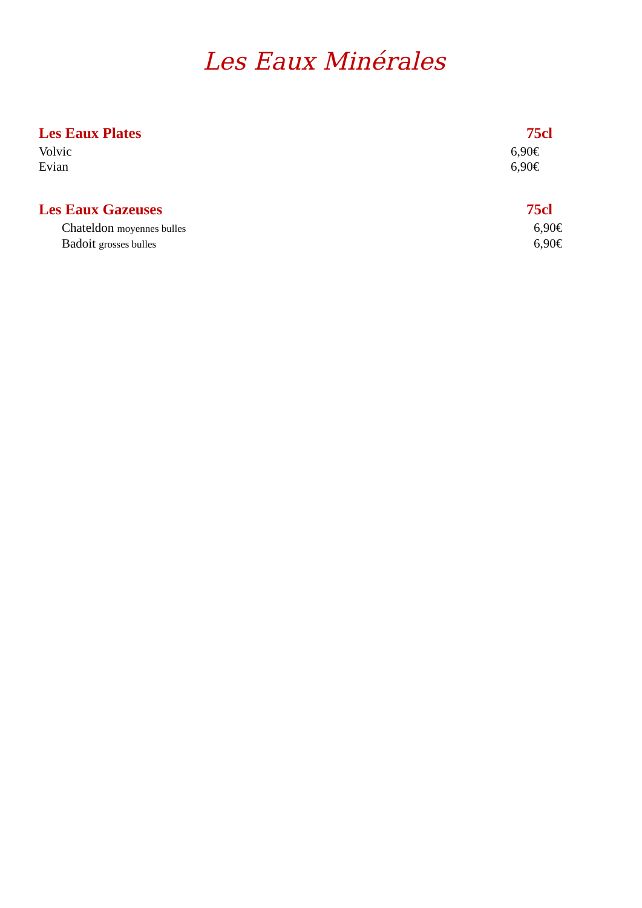Les Eaux Minérales
Les Eaux Plates 75cl
Volvic 6,90€
Evian 6,90€
Les Eaux Gazeuses 75cl
Chateldon moyennes bulles 6,90€
Badoit grosses bulles 6,90€